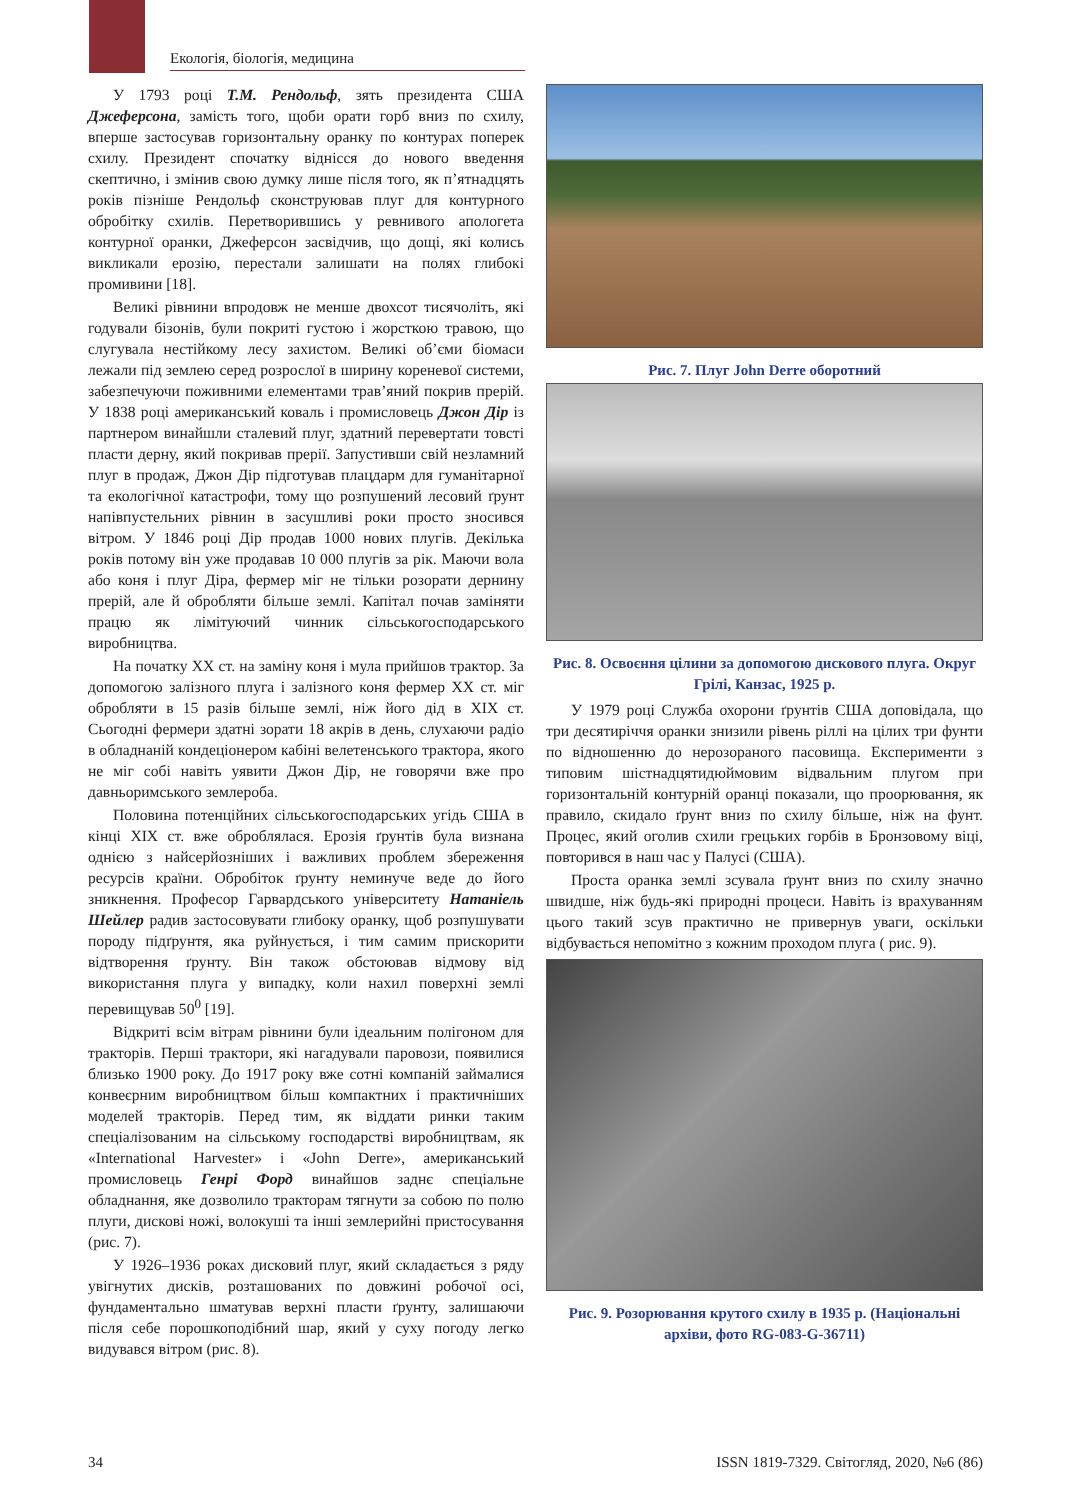Екологія, біологія, медицина
У 1793 році Т.М. Рендольф, зять президента США Джеферсона, замість того, щоби орати горб вниз по схилу, вперше застосував горизонтальну оранку по контурах поперек схилу. Президент спочатку віднісся до нового введення скептично, і змінив свою думку лише після того, як п’ятнадцять років пізніше Рендольф сконструював плуг для контурного обробітку схилів. Перетворившись у ревнивого апологета контурної оранки, Джеферсон засвідчив, що дощі, які колись викликали ерозію, перестали залишати на полях глибокі промивини [18].
Великі рівнини впродовж не менше двохсот тисячоліть, які годували бізонів, були покриті густою і жорсткою травою, що слугувала нестійкому лесу захистом. Великі об’єми біомаси лежали під землею серед розрослої в ширину кореневої системи, забезпечуючи поживними елементами трав’яний покрив прерій. У 1838 році американський коваль і промисловець Джон Дір із партнером винайшли сталевий плуг, здатний перевертати товсті пласти дерну, який покривав прерії. Запустивши свій незламний плуг в продаж, Джон Дір підготував плацдарм для гуманітарної та екологічної катастрофи, тому що розпушений лесовий ґрунт напівпустельних рівнин в засушливі роки просто зносився вітром. У 1846 році Дір продав 1000 нових плугів. Декілька років потому він уже продавав 10 000 плугів за рік. Маючи вола або коня і плуг Діра, фермер міг не тільки розорати дернину прерій, але й обробляти більше землі. Капітал почав заміняти працю як лімітуючий чинник сільськогосподарського виробництва.
На початку ХХ ст. на заміну коня і мула прийшов трактор. За допомогою залізного плуга і залізного коня фермер ХХ ст. міг обробляти в 15 разів більше землі, ніж його дід в ХІХ ст. Сьогодні фермери здатні зорати 18 акрів в день, слухаючи радіо в обладнаній кондеціонером кабіні велетенського трактора, якого не міг собі навіть уявити Джон Дір, не говорячи вже про давньоримського землероба.
Половина потенційних сільськогосподарських угідь США в кінці ХІХ ст. вже оброблялася. Ерозія ґрунтів була визнана однією з найсерйозніших і важливих проблем збереження ресурсів країни. Обробіток ґрунту неминуче веде до його зникнення. Професор Гарвардського університету Натаніель Шейлер радив застосовувати глибоку оранку, щоб розпушувати породу підґрунтя, яка руйнується, і тим самим прискорити відтворення ґрунту. Він також обстоював відмову від використання плуга у випадку, коли нахил поверхні землі перевищував 50<sup>0</sup> [19].
Відкриті всім вітрам рівнини були ідеальним полігоном для тракторів. Перші трактори, які нагадували паровози, появилися близько 1900 року. До 1917 року вже сотні компаній займалися конвеєрним виробництвом більш компактних і практичніших моделей тракторів. Перед тим, як віддати ринки таким спеціалізованим на сільському господарстві виробництвам, як «International Harvester» і «John Derre», американський промисловець Генрі Форд винайшов заднє спеціальне обладнання, яке дозволило тракторам тягнути за собою по полю плуги, дискові ножі, волокуші та інші землерийні пристосування (рис. 7).
У 1926–1936 роках дисковий плуг, який складається з ряду увігнутих дисків, розташованих по довжині робочої осі, фундаментально шматував верхні пласти ґрунту, залишаючи після себе порошкоподібний шар, який у суху погоду легко видувався вітром (рис. 8).
Рис. 7. Плуг John Derre оборотний
Рис. 8. Освоєння цілини за допомогою дискового плуга. Округ Грілі, Канзас, 1925 р.
У 1979 році Служба охорони ґрунтів США доповідала, що три десятиріччя оранки знизили рівень ріллі на цілих три фунти по відношенню до нерозораного пасовища. Експерименти з типовим шістнадцятидюймовим відвальним плугом при горизонтальній контурній оранці показали, що проорювання, як правило, скидало ґрунт вниз по схилу більше, ніж на фунт. Процес, який оголив схили грецьких горбів в Бронзовому віці, повторився в наш час у Палусі (США).
Проста оранка землі зсувала ґрунт вниз по схилу значно швидше, ніж будь-які природні процеси. Навіть із врахуванням цього такий зсув практично не привернув уваги, оскільки відбувається непомітно з кожним проходом плуга ( рис. 9).
Рис. 9. Розорювання крутого схилу в 1935 р. (Національні архіви, фото RG-083-G-36711)
34 ISSN 1819-7329. Світогляд, 2020, №6 (86)